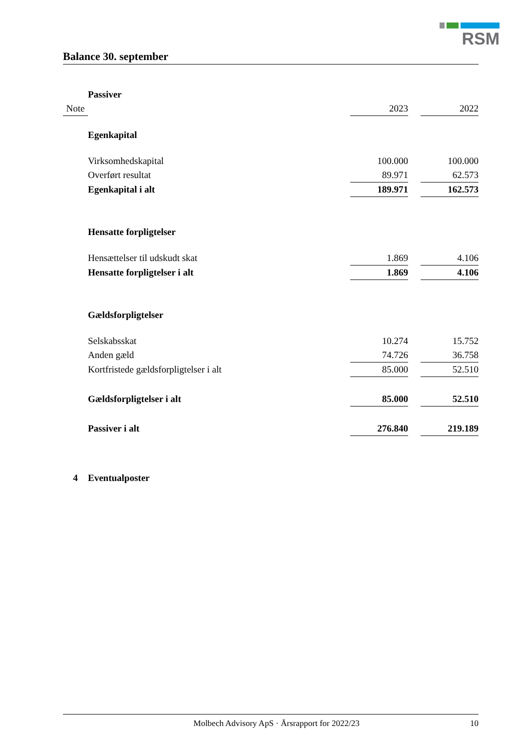RSM
Balance 30. september
| | Passiver | | | |
| Note | | 2023 | | 2022 |
| | Egenkapital | | | |
| | Virksomhedskapital | 100.000 | | 100.000 |
| | Overført resultat | 89.971 | | 62.573 |
| | Egenkapital i alt | 189.971 | | 162.573 |
| | Hensatte forpligtelser | | | |
| | Hensættelser til udskudt skat | 1.869 | | 4.106 |
| | Hensatte forpligtelser i alt | 1.869 | | 4.106 |
| | Gældsforpligtelser | | | |
| | Selskabsskat | 10.274 | | 15.752 |
| | Anden gæld | 74.726 | | 36.758 |
| | Kortfristede gældsforpligtelser i alt | 85.000 | | 52.510 |
| | Gældsforpligtelser i alt | 85.000 | | 52.510 |
| | Passiver i alt | 276.840 | | 219.189 |
| 4 | Eventualposter | | | |
Molbech Advisory ApS · Årsrapport for 2022/23 10